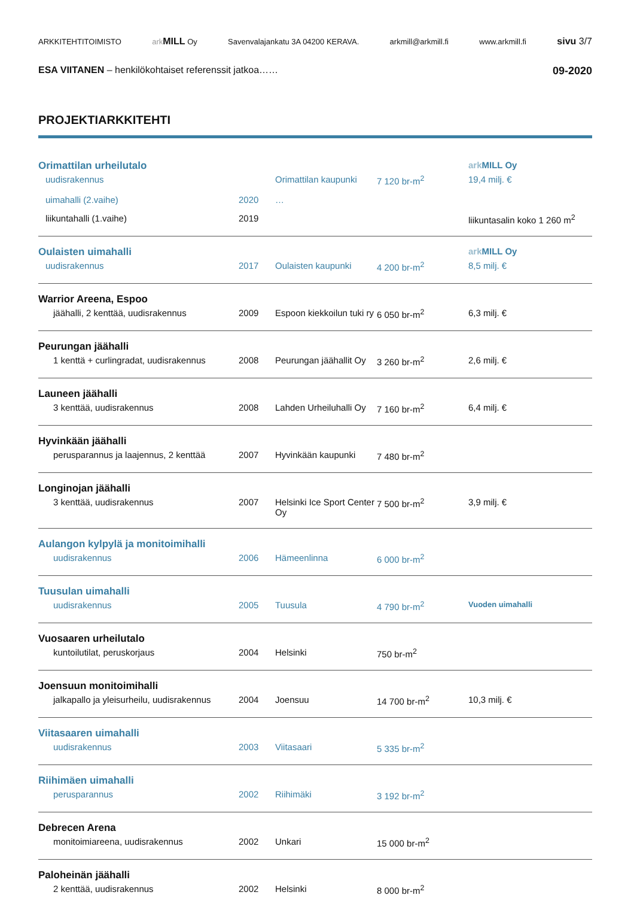ARKKITEHTITOIMISTO ark MILL Oy Savenvalajankatu 3A 04200 KERAVA. arkmill@arkmill.fi www.arkmill.fi sivu 3/7
ESA VIITANEN – henkilökohtaiset referenssit jatkoa…… 09-2020
PROJEKTIARKKITEHTI
| Orimattilan urheilutalo | | | | ark MILL Oy |
| uudisrakennus | | Orimattilan kaupunki | 7 120 br-m<sup>2</sup> | 19,4 milj. € |
| uimahalli (2.vaihe) | 2020 | … | | |
| liikuntahalli (1.vaihe) | 2019 | | | liikuntasalin koko 1 260 m<sup>2</sup> |
| Oulaisten uimahalli | | | | ark MILL Oy |
| uudisrakennus | 2017 | Oulaisten kaupunki | 4 200 br-m<sup>2</sup> | 8,5 milj. € |
| Warrior Areena, Espoo | | | | |
| jäähalli, 2 kenttää, uudisrakennus | 2009 | Espoon kiekkoilun tuki ry | 6 050 br-m<sup>2</sup> | 6,3 milj. € |
| Peurungan jäähalli | | | | |
| 1 kenttä + curlingradat, uudisrakennus | 2008 | Peurungan jäähallit Oy | 3 260 br-m<sup>2</sup> | 2,6 milj. € |
| Launeen jäähalli | | | | |
| 3 kenttää, uudisrakennus | 2008 | Lahden Urheiluhalli Oy | 7 160 br-m<sup>2</sup> | 6,4 milj. € |
| Hyvinkään jäähalli | | | | |
| perusparannus ja laajennus, 2 kenttää | 2007 | Hyvinkään kaupunki | 7 480 br-m<sup>2</sup> | |
| Longinojan jäähalli | | | | |
| 3 kenttää, uudisrakennus | 2007 | Helsinki Ice Sport Center Oy | 7 500 br-m<sup>2</sup> | 3,9 milj. € |
| Aulangon kylpylä ja monitoimihalli | | | | |
| uudisrakennus | 2006 | Hämeenlinna | 6 000 br-m<sup>2</sup> | |
| Tuusulan uimahalli | | | | |
| uudisrakennus | 2005 | Tuusula | 4 790 br-m<sup>2</sup> | Vuoden uimahalli |
| Vuosaaren urheilutalo | | | | |
| kuntoilutilat, peruskorjaus | 2004 | Helsinki | 750 br-m<sup>2</sup> | |
| Joensuun monitoimihalli | | | | |
| jalkapallo ja yleisurheilu, uudisrakennus | 2004 | Joensuu | 14 700 br-m<sup>2</sup> | 10,3 milj. € |
| Viitasaaren uimahalli | | | | |
| uudisrakennus | 2003 | Viitasaari | 5 335 br-m<sup>2</sup> | |
| Riihimäen uimahalli | | | | |
| perusparannus | 2002 | Riihimäki | 3 192 br-m<sup>2</sup> | |
| Debrecen Arena | | | | |
| monitoimiareena, uudisrakennus | 2002 | Unkari | 15 000 br-m<sup>2</sup> | |
| Paloheinän jäähalli | | | | |
| 2 kenttää, uudisrakennus | 2002 | Helsinki | 8 000 br-m<sup>2</sup> | |